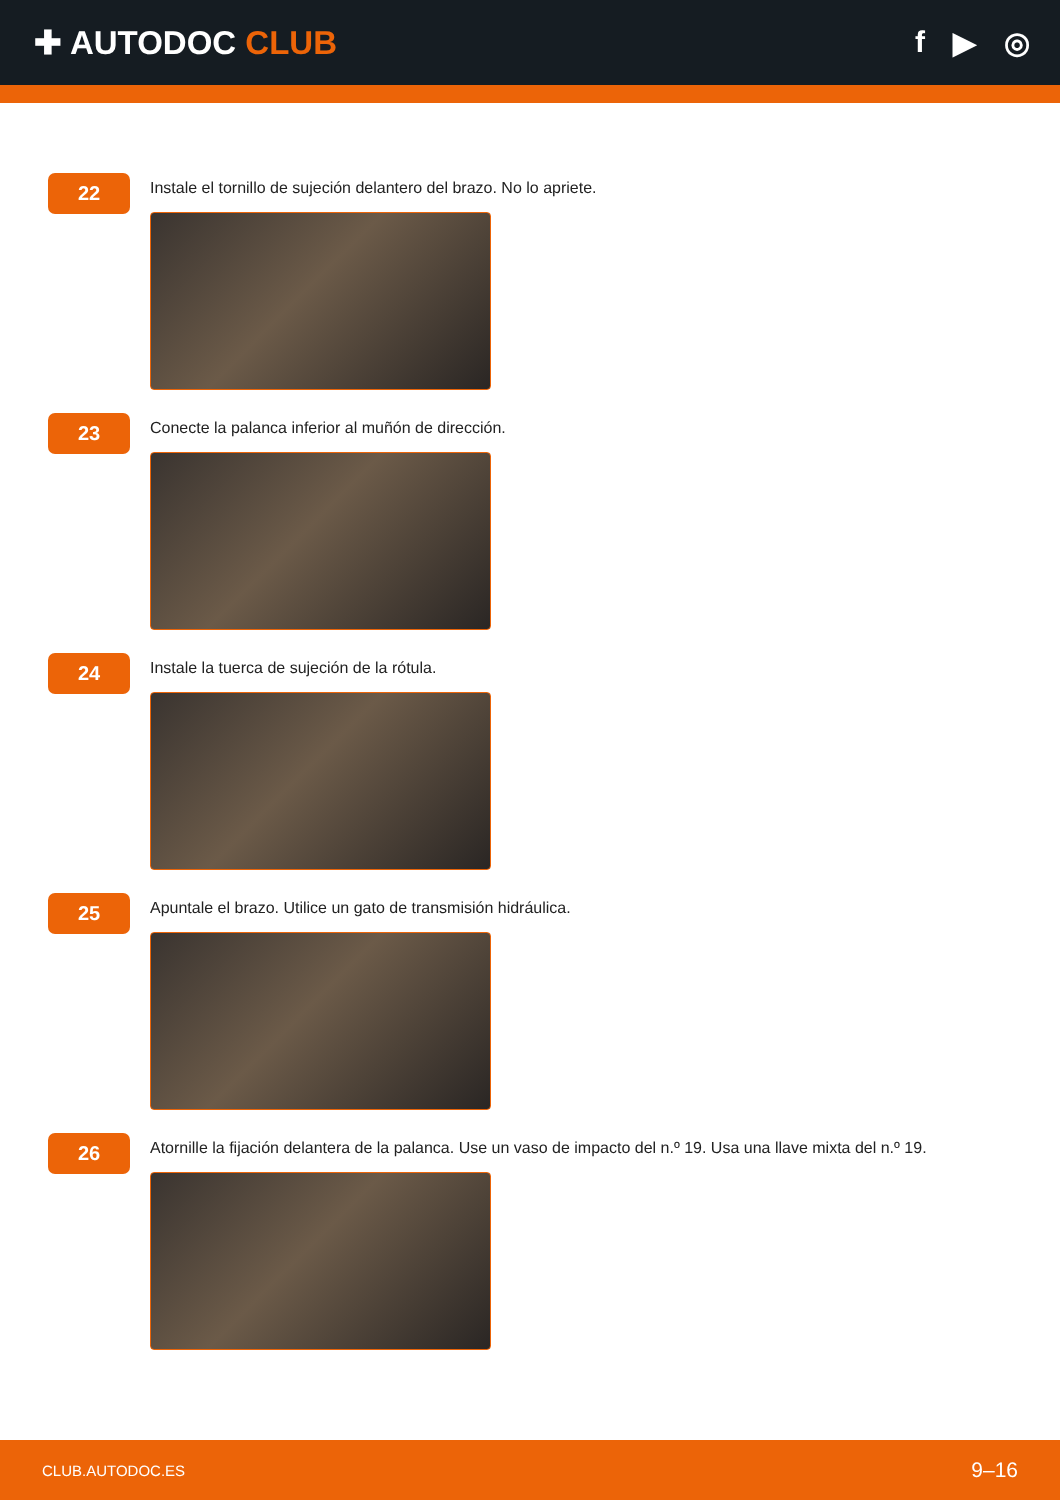✚ AUTODOC CLUB f ▶ ◎
22
Instale el tornillo de sujeción delantero del brazo. No lo apriete.
23
Conecte la palanca inferior al muñón de dirección.
24
Instale la tuerca de sujeción de la rótula.
25
Apuntale el brazo. Utilice un gato de transmisión hidráulica.
26
Atornille la fijación delantera de la palanca. Use un vaso de impacto del n.º 19. Usa una llave mixta del n.º 19.
CLUB.AUTODOC.ES 9–16